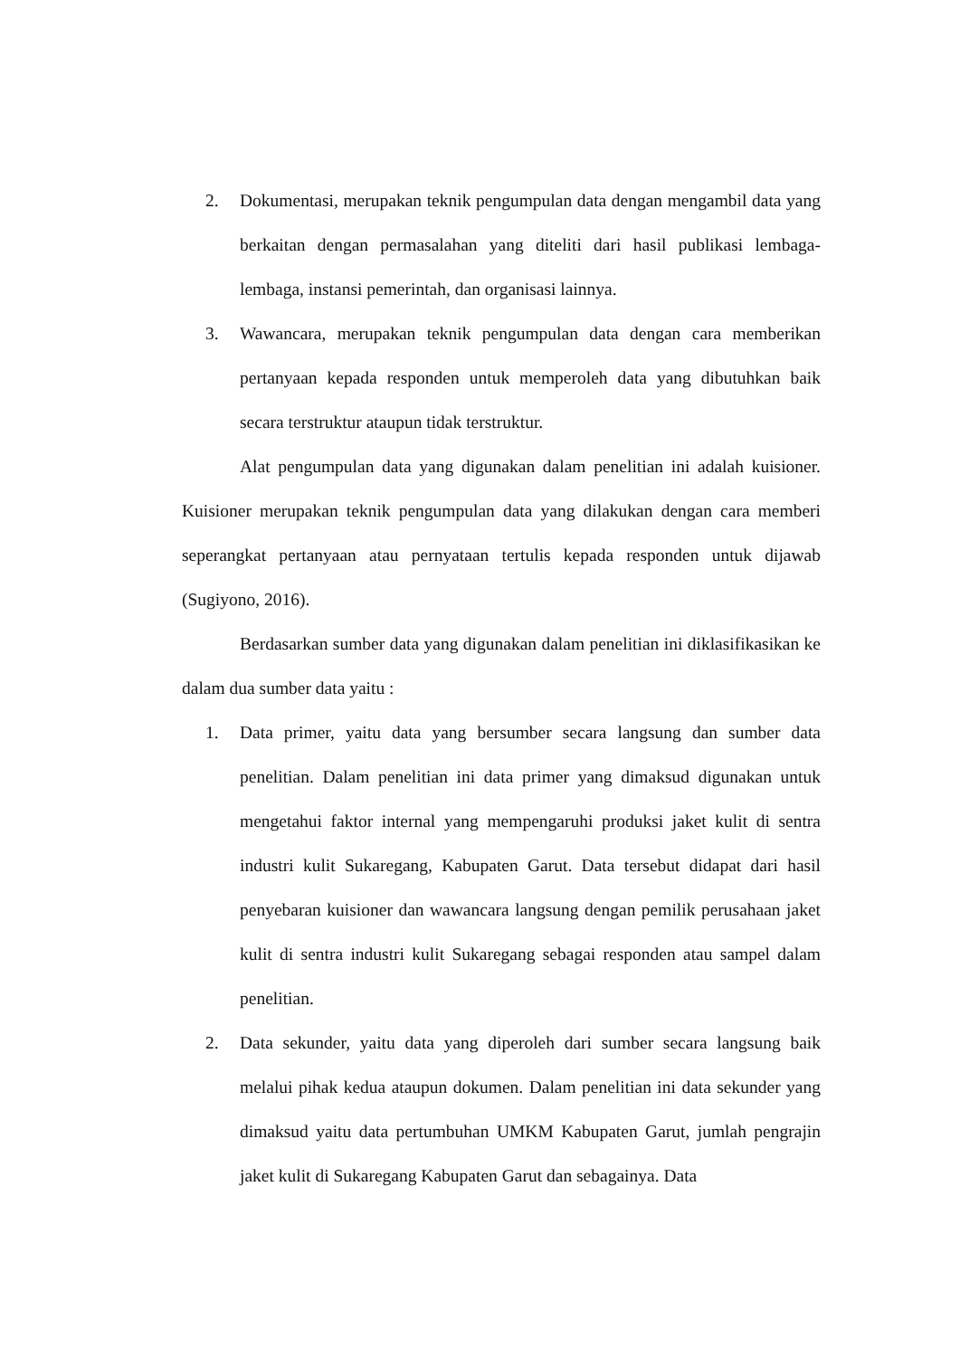2. Dokumentasi, merupakan teknik pengumpulan data dengan mengambil data yang berkaitan dengan permasalahan yang diteliti dari hasil publikasi lembaga-lembaga, instansi pemerintah, dan organisasi lainnya.
3. Wawancara, merupakan teknik pengumpulan data dengan cara memberikan pertanyaan kepada responden untuk memperoleh data yang dibutuhkan baik secara terstruktur ataupun tidak terstruktur.
Alat pengumpulan data yang digunakan dalam penelitian ini adalah kuisioner. Kuisioner merupakan teknik pengumpulan data yang dilakukan dengan cara memberi seperangkat pertanyaan atau pernyataan tertulis kepada responden untuk dijawab (Sugiyono, 2016).
Berdasarkan sumber data yang digunakan dalam penelitian ini diklasifikasikan ke dalam dua sumber data yaitu :
1. Data primer, yaitu data yang bersumber secara langsung dan sumber data penelitian. Dalam penelitian ini data primer yang dimaksud digunakan untuk mengetahui faktor internal yang mempengaruhi produksi jaket kulit di sentra industri kulit Sukaregang, Kabupaten Garut. Data tersebut didapat dari hasil penyebaran kuisioner dan wawancara langsung dengan pemilik perusahaan jaket kulit di sentra industri kulit Sukaregang sebagai responden atau sampel dalam penelitian.
2. Data sekunder, yaitu data yang diperoleh dari sumber secara langsung baik melalui pihak kedua ataupun dokumen. Dalam penelitian ini data sekunder yang dimaksud yaitu data pertumbuhan UMKM Kabupaten Garut, jumlah pengrajin jaket kulit di Sukaregang Kabupaten Garut dan sebagainya. Data